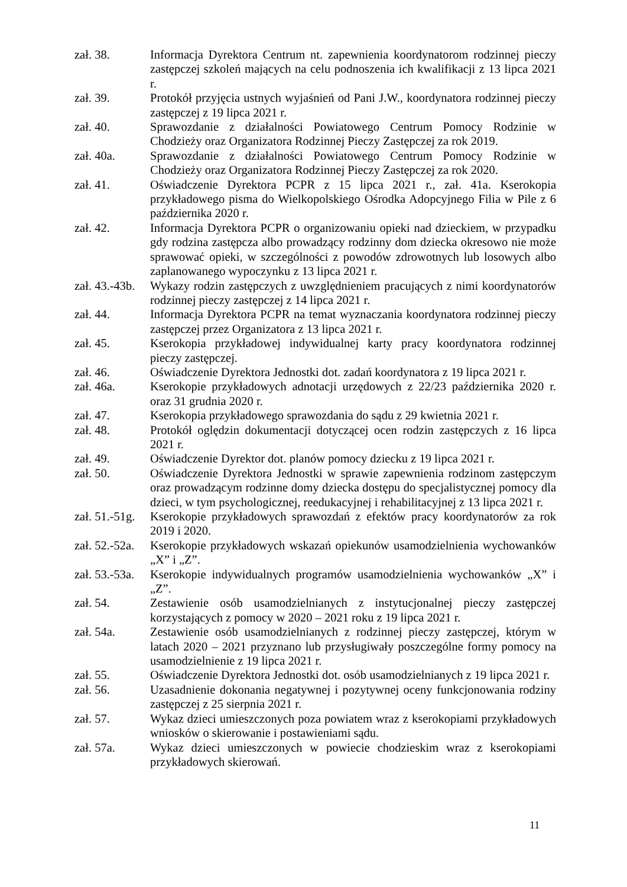zał. 38. Informacja Dyrektora Centrum nt. zapewnienia koordynatorom rodzinnej pieczy zastępczej szkoleń mających na celu podnoszenia ich kwalifikacji z 13 lipca 2021 r.
zał. 39. Protokół przyjęcia ustnych wyjaśnień od Pani J.W., koordynatora rodzinnej pieczy zastępczej z 19 lipca 2021 r.
zał. 40. Sprawozdanie z działalności Powiatowego Centrum Pomocy Rodzinie w Chodzieży oraz Organizatora Rodzinnej Pieczy Zastępczej za rok 2019.
zał. 40a. Sprawozdanie z działalności Powiatowego Centrum Pomocy Rodzinie w Chodzieży oraz Organizatora Rodzinnej Pieczy Zastępczej za rok 2020.
zał. 41. Oświadczenie Dyrektora PCPR z 15 lipca 2021 r., zał. 41a. Kserokopia przykładowego pisma do Wielkopolskiego Ośrodka Adopcyjnego Filia w Pile z 6 października 2020 r.
zał. 42. Informacja Dyrektora PCPR o organizowaniu opieki nad dzieckiem, w przypadku gdy rodzina zastępcza albo prowadzący rodzinny dom dziecka okresowo nie może sprawować opieki, w szczególności z powodów zdrowotnych lub losowych albo zaplanowanego wypoczynku z 13 lipca 2021 r.
zał. 43.-43b.
Wykazy rodzin zastępczych z uwzględnieniem pracujących z nimi koordynatorów rodzinnej pieczy zastępczej z 14 lipca 2021 r.
zał. 44. Informacja Dyrektora PCPR na temat wyznaczania koordynatora rodzinnej pieczy zastępczej przez Organizatora z 13 lipca 2021 r.
zał. 45. Kserokopia przykładowej indywidualnej karty pracy koordynatora rodzinnej pieczy zastępczej.
zał. 46. Oświadczenie Dyrektora Jednostki dot. zadań koordynatora z 19 lipca 2021 r.
zał. 46a. Kserokopie przykładowych adnotacji urzędowych z 22/23 października 2020 r. oraz 31 grudnia 2020 r.
zał. 47. Kserokopia przykładowego sprawozdania do sądu z 29 kwietnia 2021 r.
zał. 48. Protokół oględzin dokumentacji dotyczącej ocen rodzin zastępczych z 16 lipca 2021 r.
zał. 49. Oświadczenie Dyrektor dot. planów pomocy dziecku z 19 lipca 2021 r.
zał. 50. Oświadczenie Dyrektora Jednostki w sprawie zapewnienia rodzinom zastępczym oraz prowadzącym rodzinne domy dziecka dostępu do specjalistycznej pomocy dla dzieci, w tym psychologicznej, reedukacyjnej i rehabilitacyjnej z 13 lipca 2021 r.
zał. 51.-51g.
Kserokopie przykładowych sprawozdań z efektów pracy koordynatorów za rok 2019 i 2020.
zał. 52.-52a.
Kserokopie przykładowych wskazań opiekunów usamodzielnienia wychowanków „X” i „Z”.
zał. 53.-53a.
Kserokopie indywidualnych programów usamodzielnienia wychowanków „X” i „Z”.
zał. 54. Zestawienie osób usamodzielnianych z instytucjonalnej pieczy zastępczej korzystających z pomocy w 2020 – 2021 roku z 19 lipca 2021 r.
zał. 54a. Zestawienie osób usamodzielnianych z rodzinnej pieczy zastępczej, którym w latach 2020 – 2021 przyznano lub przysługiwały poszczególne formy pomocy na usamodzielnienie z 19 lipca 2021 r.
zał. 55. Oświadczenie Dyrektora Jednostki dot. osób usamodzielnianych z 19 lipca 2021 r.
zał. 56. Uzasadnienie dokonania negatywnej i pozytywnej oceny funkcjonowania rodziny zastępczej z 25 sierpnia 2021 r.
zał. 57. Wykaz dzieci umieszczonych poza powiatem wraz z kserokopiami przykładowych wniosków o skierowanie i postawieniami sądu.
zał. 57a. Wykaz dzieci umieszczonych w powiecie chodzieskim wraz z kserokopiami przykładowych skierowań.
11